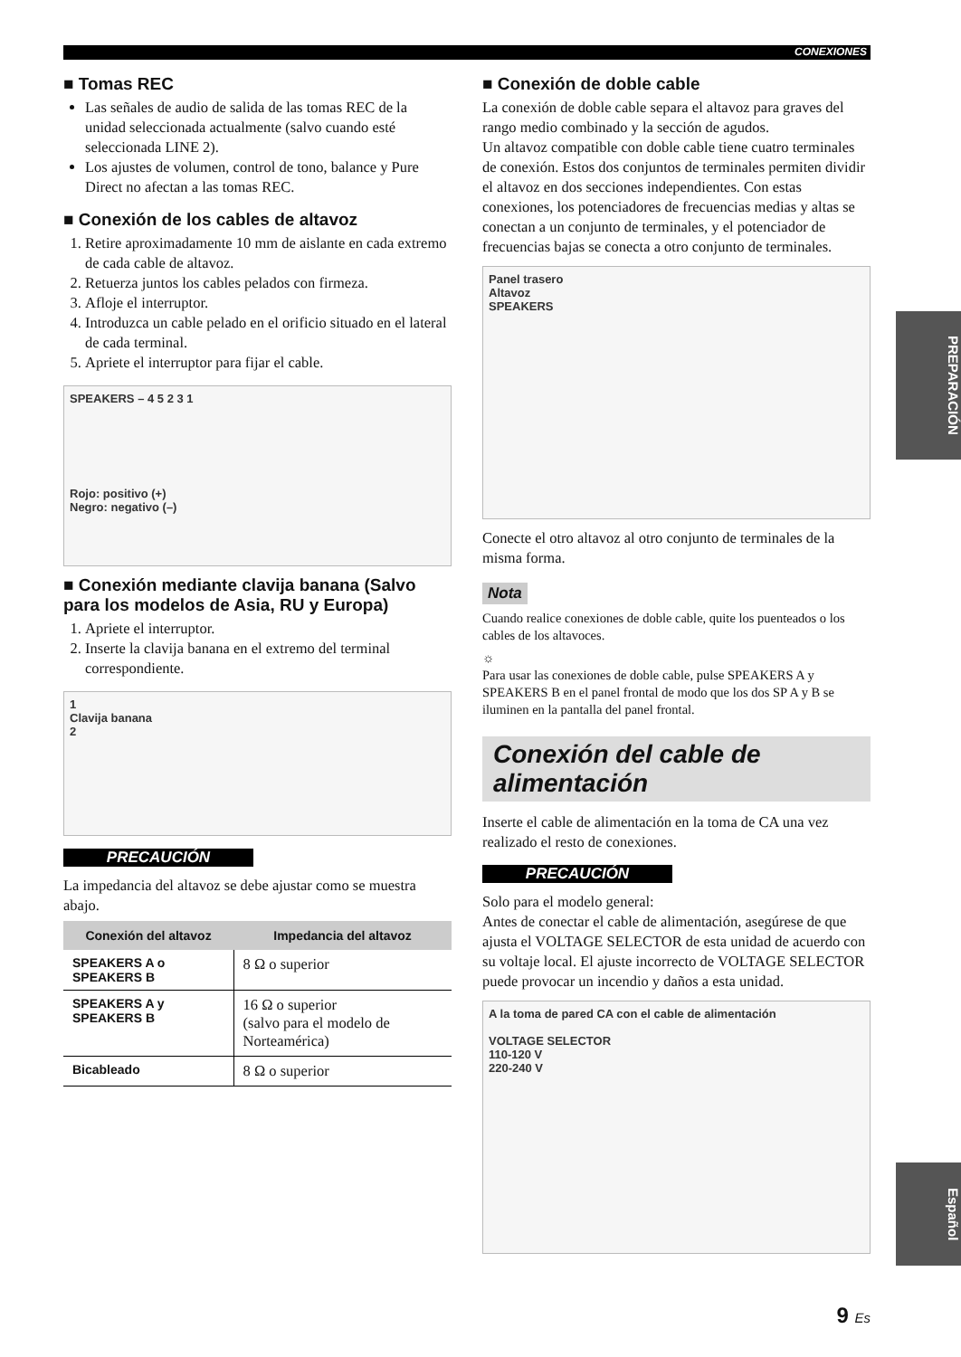CONEXIONES
PREPARACIÓN
Español
■ Tomas REC
Las señales de audio de salida de las tomas REC de la unidad seleccionada actualmente (salvo cuando esté seleccionada LINE 2).
Los ajustes de volumen, control de tono, balance y Pure Direct no afectan a las tomas REC.
■ Conexión de los cables de altavoz
1. Retire aproximadamente 10 mm de aislante en cada extremo de cada cable de altavoz.
2. Retuerza juntos los cables pelados con firmeza.
3. Afloje el interruptor.
4. Introduzca un cable pelado en el orificio situado en el lateral de cada terminal.
5. Apriete el interruptor para fijar el cable.
SPEAKERS – 4 5 2 3 1
Rojo: positivo (+)
Negro: negativo (–)
■ Conexión mediante clavija banana (Salvo para los modelos de Asia, RU y Europa)
1. Apriete el interruptor.
2. Inserte la clavija banana en el extremo del terminal correspondiente.
1
Clavija banana
2
PRECAUCIÓN
La impedancia del altavoz se debe ajustar como se muestra abajo.
| Conexión del altavoz | Impedancia del altavoz |
| --- | --- |
| SPEAKERS A o SPEAKERS B | 8 Ω o superior |
| SPEAKERS A y SPEAKERS B | 16 Ω o superior (salvo para el modelo de Norteamérica) |
| Bicableado | 8 Ω o superior |
■ Conexión de doble cable
La conexión de doble cable separa el altavoz para graves del rango medio combinado y la sección de agudos.
Un altavoz compatible con doble cable tiene cuatro terminales de conexión. Estos dos conjuntos de terminales permiten dividir el altavoz en dos secciones independientes. Con estas conexiones, los potenciadores de frecuencias medias y altas se conectan a un conjunto de terminales, y el potenciador de frecuencias bajas se conecta a otro conjunto de terminales.
Panel trasero
Altavoz
SPEAKERS
Conecte el otro altavoz al otro conjunto de terminales de la misma forma.
Nota
Cuando realice conexiones de doble cable, quite los puenteados o los cables de los altavoces.
☼
Para usar las conexiones de doble cable, pulse SPEAKERS A y SPEAKERS B en el panel frontal de modo que los dos SP A y B se iluminen en la pantalla del panel frontal.
Conexión del cable de alimentación
Inserte el cable de alimentación en la toma de CA una vez realizado el resto de conexiones.
PRECAUCIÓN
Solo para el modelo general:
Antes de conectar el cable de alimentación, asegúrese de que ajusta el VOLTAGE SELECTOR de esta unidad de acuerdo con su voltaje local. El ajuste incorrecto de VOLTAGE SELECTOR puede provocar un incendio y daños a esta unidad.
A la toma de pared CA con el cable de alimentación
VOLTAGE SELECTOR
110-120 V
220-240 V
9 Es